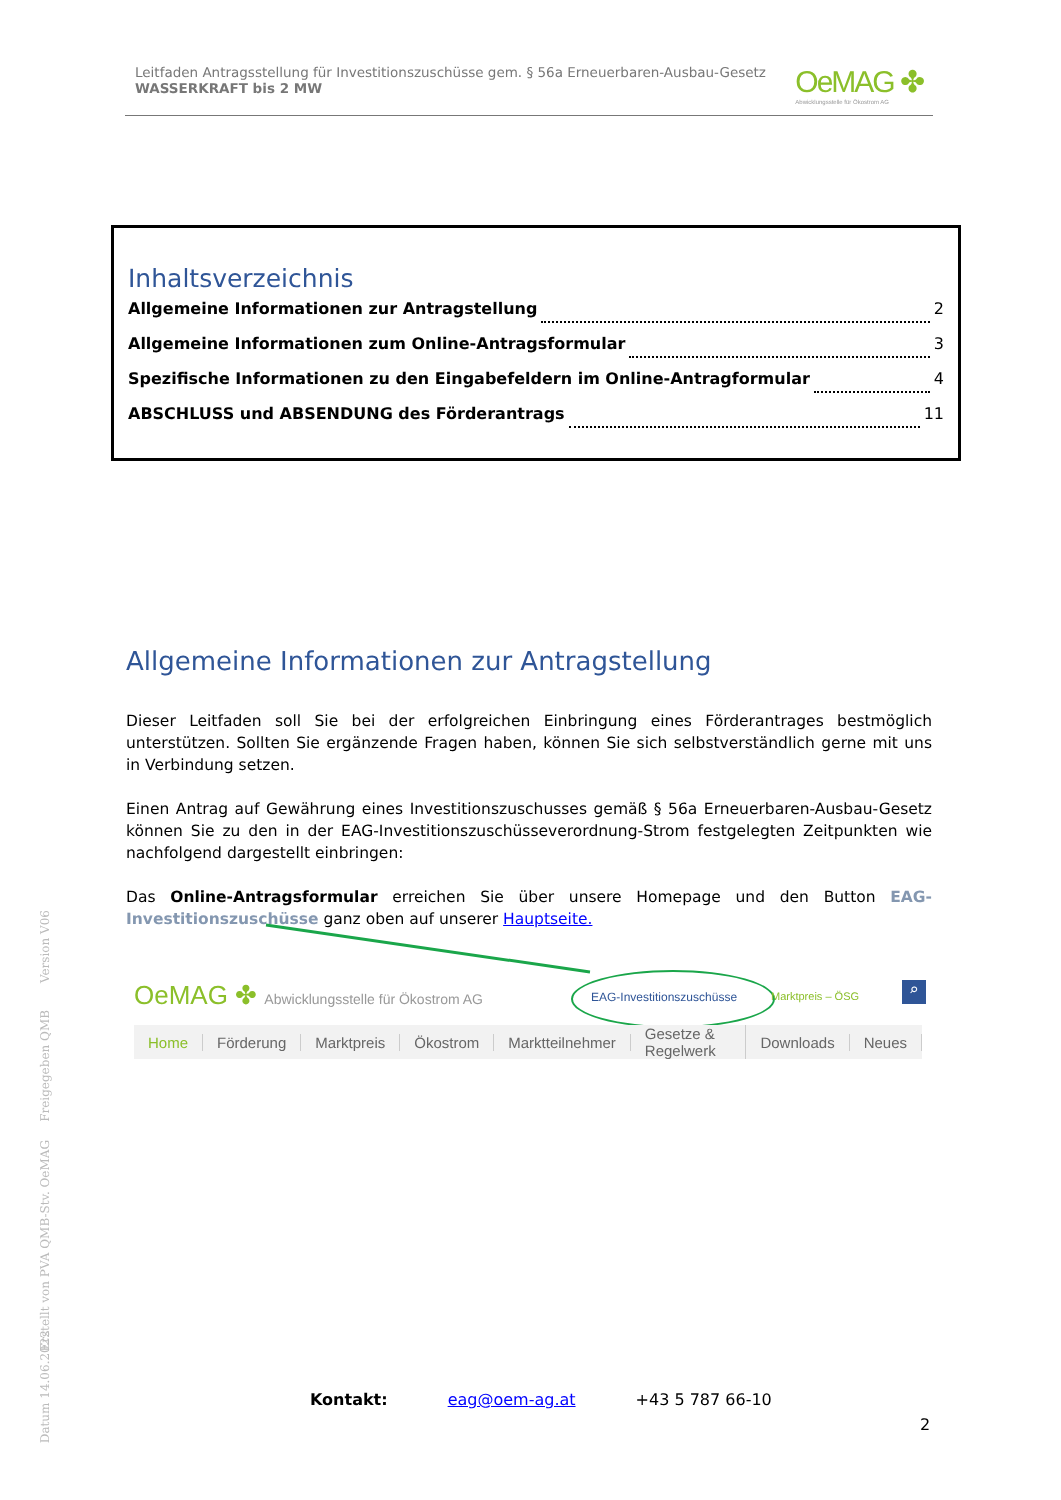Leitfaden Antragsstellung für Investitionszuschüsse gem. § 56a Erneuerbaren-Ausbau-Gesetz
WASSERKRAFT bis 2 MW
OeMAG ✤
Abwicklungsstelle für Ökostrom AG
Inhaltsverzeichnis
Allgemeine Informationen zur Antragstellung 2
Allgemeine Informationen zum Online-Antragsformular 3
Spezifische Informationen zu den Eingabefeldern im Online-Antragformular 4
ABSCHLUSS und ABSENDUNG des Förderantrags 11
Allgemeine Informationen zur Antragstellung
Dieser Leitfaden soll Sie bei der erfolgreichen Einbringung eines Förderantrages bestmöglich unterstützen. Sollten Sie ergänzende Fragen haben, können Sie sich selbstverständlich gerne mit uns in Verbindung setzen.
Einen Antrag auf Gewährung eines Investitionszuschusses gemäß § 56a Erneuerbaren-Ausbau-Gesetz können Sie zu den in der EAG-Investitionszuschüsseverordnung-Strom festgelegten Zeitpunkten wie nachfolgend dargestellt einbringen:
Das Online-Antragsformular erreichen Sie über unsere Homepage und den Button EAG-Investitionszuschüsse ganz oben auf unserer Hauptseite.
OeMAG ✤ Abwicklungsstelle für Ökostrom AG
EAG-Investitionszuschüsse Marktpreis – ÖSG ⌕
Home Förderung Marktpreis Ökostrom Marktteilnehmer Gesetze & Regelwerk Downloads Neues
Version V06
Freigegeben QMB
Erstellt von PVA QMB-Stv. OeMAG
Datum 14.06.2022
Kontakt: eag@oem-ag.at +43 5 787 66-10
2